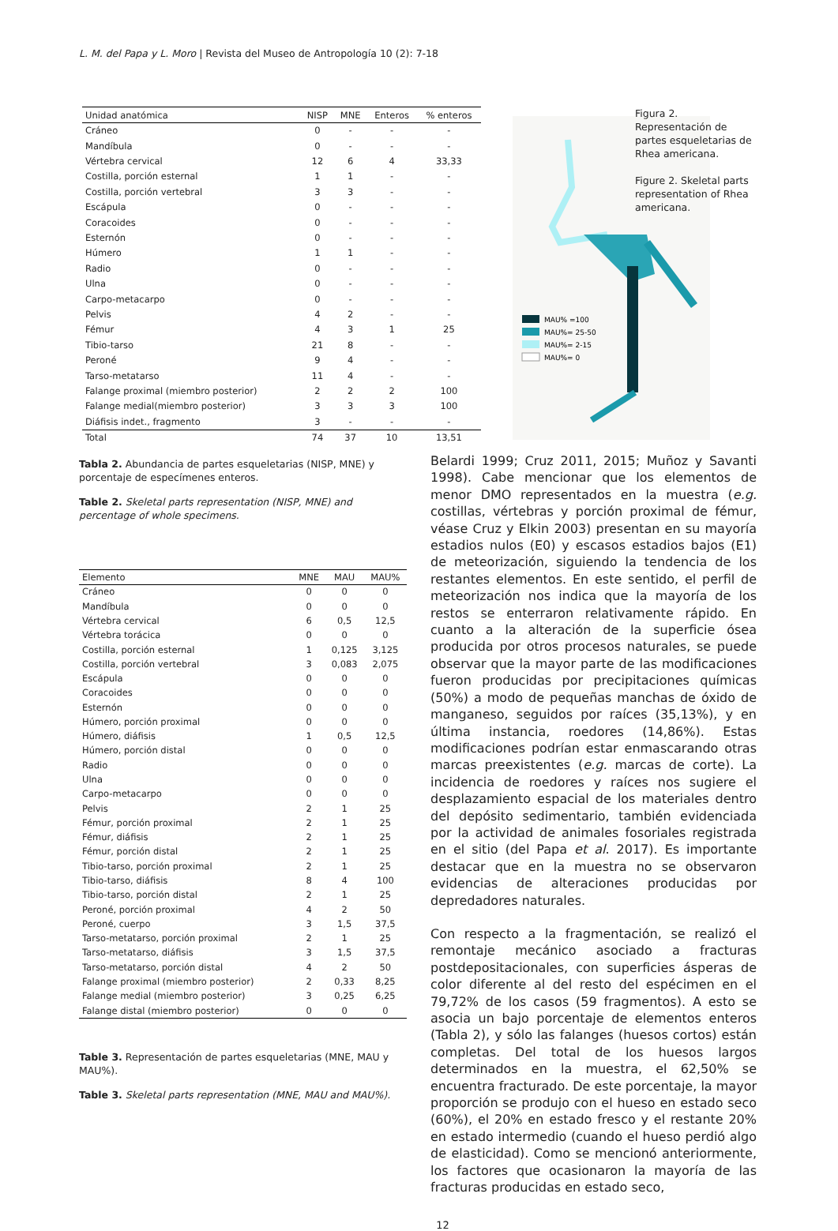L. M. del Papa y L. Moro | Revista del Museo de Antropología 10 (2): 7-18
| Unidad anatómica | NISP | MNE | Enteros | % enteros |
| --- | --- | --- | --- | --- |
| Cráneo | 0 | - | - | - |
| Mandíbula | 0 | - | - | - |
| Vértebra cervical | 12 | 6 | 4 | 33,33 |
| Costilla, porción esternal | 1 | 1 | - | - |
| Costilla, porción vertebral | 3 | 3 | - | - |
| Escápula | 0 | - | - | - |
| Coracoides | 0 | - | - | - |
| Esternón | 0 | - | - | - |
| Húmero | 1 | 1 | - | - |
| Radio | 0 | - | - | - |
| Ulna | 0 | - | - | - |
| Carpo-metacarpo | 0 | - | - | - |
| Pelvis | 4 | 2 | - | - |
| Fémur | 4 | 3 | 1 | 25 |
| Tibio-tarso | 21 | 8 | - | - |
| Peroné | 9 | 4 | - | - |
| Tarso-metatarso | 11 | 4 | - | - |
| Falange proximal (miembro posterior) | 2 | 2 | 2 | 100 |
| Falange medial(miembro posterior) | 3 | 3 | 3 | 100 |
| Diáfisis indet., fragmento | 3 | - | - | - |
| Total | 74 | 37 | 10 | 13,51 |
MAU% =100
MAU%= 25-50
MAU%= 2-15
MAU%= 0
Figura 2. Representación de partes esqueletarias de Rhea americana.
Figure 2. Skeletal parts representation of Rhea americana.
Tabla 2. Abundancia de partes esqueletarias (NISP, MNE) y porcentaje de especímenes enteros.
Table 2. Skeletal parts representation (NISP, MNE) and percentage of whole specimens.
| Elemento | MNE | MAU | MAU% |
| --- | --- | --- | --- |
| Cráneo | 0 | 0 | 0 |
| Mandíbula | 0 | 0 | 0 |
| Vértebra cervical | 6 | 0,5 | 12,5 |
| Vértebra torácica | 0 | 0 | 0 |
| Costilla, porción esternal | 1 | 0,125 | 3,125 |
| Costilla, porción vertebral | 3 | 0,083 | 2,075 |
| Escápula | 0 | 0 | 0 |
| Coracoides | 0 | 0 | 0 |
| Esternón | 0 | 0 | 0 |
| Húmero, porción proximal | 0 | 0 | 0 |
| Húmero, diáfisis | 1 | 0,5 | 12,5 |
| Húmero, porción distal | 0 | 0 | 0 |
| Radio | 0 | 0 | 0 |
| Ulna | 0 | 0 | 0 |
| Carpo-metacarpo | 0 | 0 | 0 |
| Pelvis | 2 | 1 | 25 |
| Fémur, porción proximal | 2 | 1 | 25 |
| Fémur, diáfisis | 2 | 1 | 25 |
| Fémur, porción distal | 2 | 1 | 25 |
| Tibio-tarso, porción proximal | 2 | 1 | 25 |
| Tibio-tarso, diáfisis | 8 | 4 | 100 |
| Tibio-tarso, porción distal | 2 | 1 | 25 |
| Peroné, porción proximal | 4 | 2 | 50 |
| Peroné, cuerpo | 3 | 1,5 | 37,5 |
| Tarso-metatarso, porción proximal | 2 | 1 | 25 |
| Tarso-metatarso, diáfisis | 3 | 1,5 | 37,5 |
| Tarso-metatarso, porción distal | 4 | 2 | 50 |
| Falange proximal (miembro posterior) | 2 | 0,33 | 8,25 |
| Falange medial (miembro posterior) | 3 | 0,25 | 6,25 |
| Falange distal (miembro posterior) | 0 | 0 | 0 |
Table 3. Representación de partes esqueletarias (MNE, MAU y MAU%).
Table 3. Skeletal parts representation (MNE, MAU and MAU%).
Belardi 1999; Cruz 2011, 2015; Muñoz y Savanti 1998). Cabe mencionar que los elementos de menor DMO representados en la muestra (e.g. costillas, vértebras y porción proximal de fémur, véase Cruz y Elkin 2003) presentan en su mayoría estadios nulos (E0) y escasos estadios bajos (E1) de meteorización, siguiendo la tendencia de los restantes elementos. En este sentido, el perfil de meteorización nos indica que la mayoría de los restos se enterraron relativamente rápido. En cuanto a la alteración de la superficie ósea producida por otros procesos naturales, se puede observar que la mayor parte de las modificaciones fueron producidas por precipitaciones químicas (50%) a modo de pequeñas manchas de óxido de manganeso, seguidos por raíces (35,13%), y en última instancia, roedores (14,86%). Estas modificaciones podrían estar enmascarando otras marcas preexistentes (e.g. marcas de corte). La incidencia de roedores y raíces nos sugiere el desplazamiento espacial de los materiales dentro del depósito sedimentario, también evidenciada por la actividad de animales fosoriales registrada en el sitio (del Papa et al. 2017). Es importante destacar que en la muestra no se observaron evidencias de alteraciones producidas por depredadores naturales.
Con respecto a la fragmentación, se realizó el remontaje mecánico asociado a fracturas postdepositacionales, con superficies ásperas de color diferente al del resto del espécimen en el 79,72% de los casos (59 fragmentos). A esto se asocia un bajo porcentaje de elementos enteros (Tabla 2), y sólo las falanges (huesos cortos) están completas. Del total de los huesos largos determinados en la muestra, el 62,50% se encuentra fracturado. De este porcentaje, la mayor proporción se produjo con el hueso en estado seco (60%), el 20% en estado fresco y el restante 20% en estado intermedio (cuando el hueso perdió algo de elasticidad). Como se mencionó anteriormente, los factores que ocasionaron la mayoría de las fracturas producidas en estado seco,
12